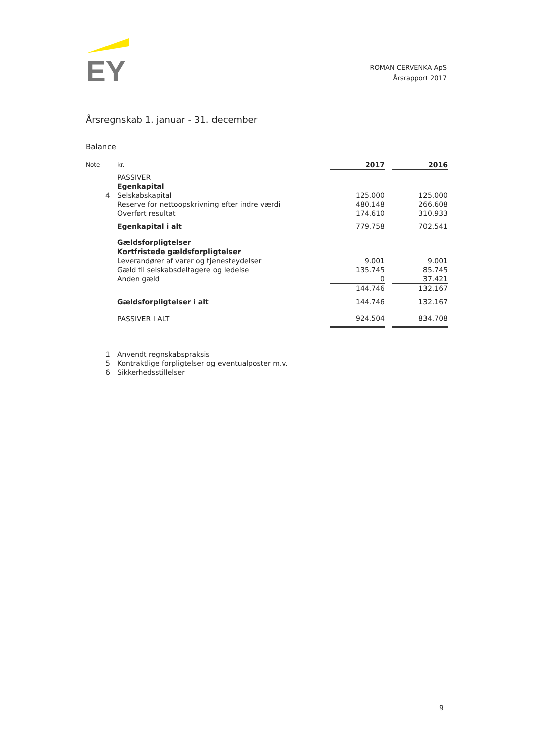EY
ROMAN CERVENKA ApS
Årsrapport 2017
Årsregnskab 1. januar - 31. december
Balance
| Note | kr. | 2017 | | 2016 |
| | PASSIVER | | | |
| | Egenkapital | | | |
| 4 | Selskabskapital | 125.000 | | 125.000 |
| | Reserve for nettoopskrivning efter indre værdi | 480.148 | | 266.608 |
| | Overført resultat | 174.610 | | 310.933 |
| | Egenkapital i alt | 779.758 | | 702.541 |
| | Gældsforpligtelser | | | |
| | Kortfristede gældsforpligtelser | | | |
| | Leverandører af varer og tjenesteydelser | 9.001 | | 9.001 |
| | Gæld til selskabsdeltagere og ledelse | 135.745 | | 85.745 |
| | Anden gæld | 0 | | 37.421 |
| | | 144.746 | | 132.167 |
| | Gældsforpligtelser i alt | 144.746 | | 132.167 |
| | PASSIVER I ALT | 924.504 | | 834.708 |
1 Anvendt regnskabspraksis
5 Kontraktlige forpligtelser og eventualposter m.v.
6 Sikkerhedsstillelser
9